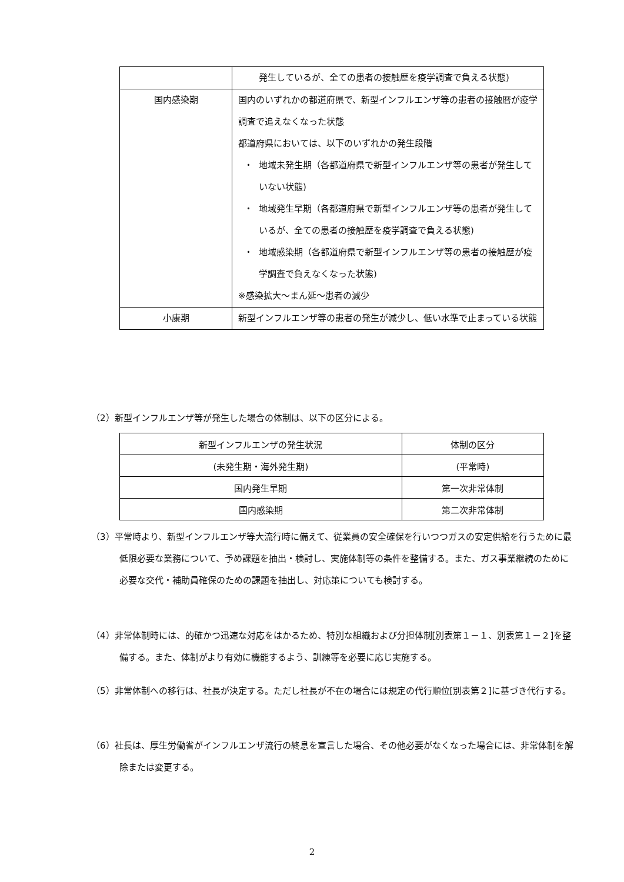| | 発生しているが、全ての患者の接触歴を疫学調査で負える状態) |
| 国内感染期 | 国内のいずれかの都道府県で、新型インフルエンザ等の患者の接触暦が疫学調査で追えなくなった状態 都道府県においては、以下のいずれかの発生段階 ・ 地域未発生期（各都道府県で新型インフルエンザ等の患者が発生していない状態) ・ 地域発生早期（各都道府県で新型インフルエンザ等の患者が発生しているが、全ての患者の接触歴を疫学調査で負える状態) ・ 地域感染期（各都道府県で新型インフルエンザ等の患者の接触歴が疫学調査で負えなくなった状態) ※感染拡大～まん延～患者の減少 |
| 小康期 | 新型インフルエンザ等の患者の発生が減少し、低い水準で止まっている状態 |
（2）新型インフルエンザ等が発生した場合の体制は、以下の区分による。
| 新型インフルエンザの発生状況 | 体制の区分 |
| --- | --- |
| (未発生期・海外発生期) | (平常時) |
| 国内発生早期 | 第一次非常体制 |
| 国内感染期 | 第二次非常体制 |
（3）平常時より、新型インフルエンザ等大流行時に備えて、従業員の安全確保を行いつつガスの安定供給を行うために最低限必要な業務について、予め課題を抽出・検討し、実施体制等の条件を整備する。また、ガス事業継続のために必要な交代・補助員確保のための課題を抽出し、対応策についても検討する。
（4）非常体制時には、的確かつ迅速な対応をはかるため、特別な組織および分担体制[別表第１－１、別表第１－２]を整備する。また、体制がより有効に機能するよう、訓練等を必要に応じ実施する。
（5）非常体制への移行は、社長が決定する。ただし社長が不在の場合には規定の代行順位[別表第２]に基づき代行する。
（6）社長は、厚生労働省がインフルエンザ流行の終息を宣言した場合、その他必要がなくなった場合には、非常体制を解除または変更する。
2